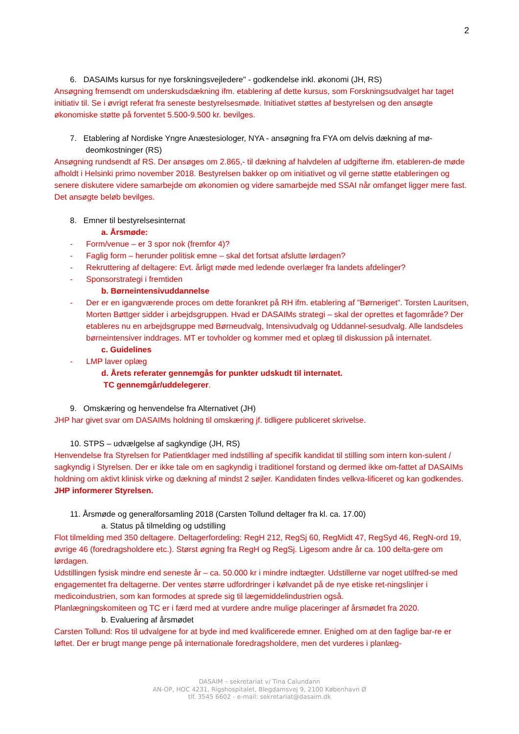2
6. DASAIMs kursus for nye forskningsvejledere" - godkendelse inkl. økonomi (JH, RS)
Ansøgning fremsendt om underskudsdækning ifm. etablering af dette kursus, som Forskningsudvalget har taget initiativ til. Se i øvrigt referat fra seneste bestyrelsesmøde. Initiativet støttes af bestyrelsen og den ansøgte økonomiske støtte på forventet 5.500-9.500 kr. bevilges.
7. Etablering af Nordiske Yngre Anæstesiologer, NYA - ansøgning fra FYA om delvis dækning af mø-
deomkostninger (RS)
Ansøgning rundsendt af RS. Der ansøges om 2.865,- til dækning af halvdelen af udgifterne ifm. etableren-de møde afholdt i Helsinki primo november 2018. Bestyrelsen bakker op om initiativet og vil gerne støtte etableringen og senere diskutere videre samarbejde om økonomien og videre samarbejde med SSAI når omfanget ligger mere fast. Det ansøgte beløb bevilges.
8. Emner til bestyrelsesinternat
a. Årsmøde:
- Form/venue – er 3 spor nok (fremfor 4)?
- Faglig form – herunder politisk emne – skal det fortsat afslutte lørdagen?
- Rekruttering af deltagere: Evt. årligt møde med ledende overlæger fra landets afdelinger?
- Sponsorstrategi i fremtiden
b. Børneintensivuddannelse
- Der er en igangværende proces om dette forankret på RH ifm. etablering af ”Børneriget”. Torsten Lauritsen, Morten Bøttger sidder i arbejdsgruppen. Hvad er DASAIMs strategi – skal der oprettes et fagområde? Der etableres nu en arbejdsgruppe med Børneudvalg, Intensivudvalg og Uddannel-sesudvalg. Alle landsdeles børneintensiver inddrages. MT er tovholder og kommer med et oplæg til diskussion på internatet.
c. Guidelines
- LMP laver oplæg
d. Årets referater gennemgås for punkter udskudt til internatet.
TC gennemgår/uddelegerer.
9. Omskæring og henvendelse fra Alternativet (JH)
JHP har givet svar om DASAIMs holdning til omskæring jf. tidligere publiceret skrivelse.
10. STPS – udvælgelse af sagkyndige (JH, RS)
Henvendelse fra Styrelsen for Patientklager med indstilling af specifik kandidat til stilling som intern kon-sulent / sagkyndig i Styrelsen. Der er ikke tale om en sagkyndig i traditionel forstand og dermed ikke om-fattet af DASAIMs holdning om aktivt klinisk virke og dækning af mindst 2 søjler. Kandidaten findes velkva-lificeret og kan godkendes. JHP informerer Styrelsen.
11. Årsmøde og generalforsamling 2018 (Carsten Tollund deltager fra kl. ca. 17.00)
a. Status på tilmelding og udstilling
Flot tilmelding med 350 deltagere. Deltagerfordeling: RegH 212, RegSj 60, RegMidt 47, RegSyd 46, RegN-ord 19, øvrige 46 (foredragsholdere etc.). Størst øgning fra RegH og RegSj. Ligesom andre år ca. 100 delta-gere om lørdagen.
Udstillingen fysisk mindre end seneste år – ca. 50.000 kr i mindre indtægter. Udstillerne var noget utilfred-se med engagementet fra deltagerne. Der ventes større udfordringer i kølvandet på de nye etiske ret-ningslinjer i medicoindustrien, som kan formodes at sprede sig til lægemiddelindustrien også.
Planlægningskomiteen og TC er i færd med at vurdere andre mulige placeringer af årsmødet fra 2020.
b. Evaluering af årsmødet
Carsten Tollund: Ros til udvalgene for at byde ind med kvalificerede emner. Enighed om at den faglige bar-re er løftet. Der er brugt mange penge på internationale foredragsholdere, men det vurderes i planlæg-
DASAIM – sekretariat v/ Tina Calundann
AN-OP, HOC 4231, Rigshospitalet, Blegdamsvej 9, 2100 København Ø
tlf. 3545 6602 - e-mail: sekretariat@dasaim.dk